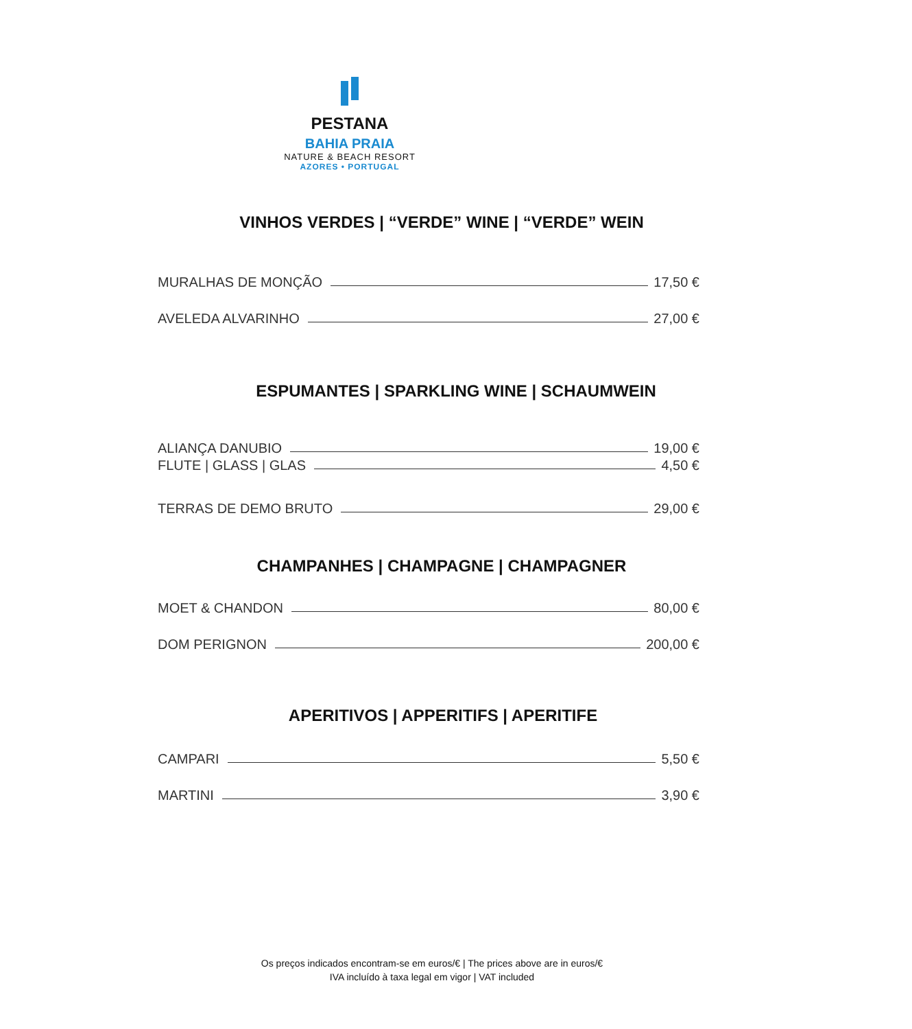PESTANA
BAHIA PRAIA
NATURE & BEACH RESORT
AZORES • PORTUGAL
VINHOS VERDES | “VERDE” WINE | “VERDE” WEIN
MURALHAS DE MONÇÃO 17,50 €
AVELEDA ALVARINHO 27,00 €
ESPUMANTES | SPARKLING WINE | SCHAUMWEIN
ALIANÇA DANUBIO 19,00 €
FLUTE | GLASS | GLAS 4,50 €
TERRAS DE DEMO BRUTO 29,00 €
CHAMPANHES | CHAMPAGNE | CHAMPAGNER
MOET & CHANDON 80,00 €
DOM PERIGNON 200,00 €
APERITIVOS | APPERITIFS | APERITIFE
CAMPARI 5,50 €
MARTINI 3,90 €
Os preços indicados encontram-se em euros/€ | The prices above are in euros/€
IVA incluído à taxa legal em vigor | VAT included